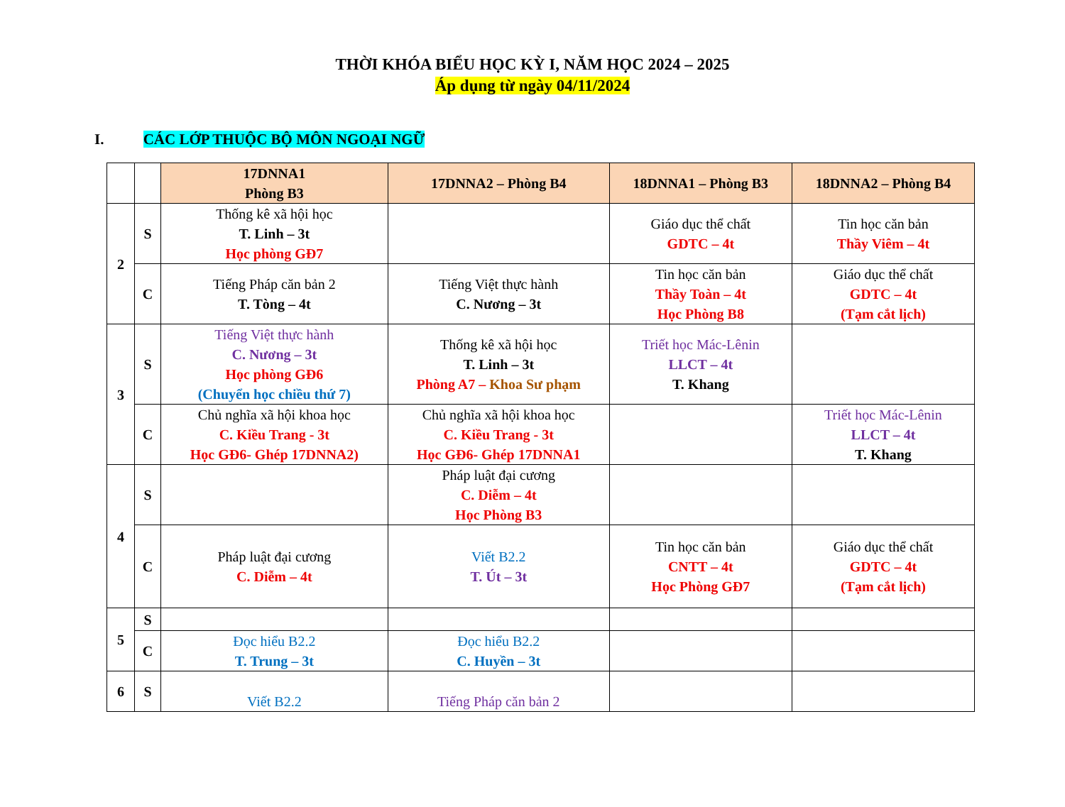THỜI KHÓA BIỂU HỌC KỲ I, NĂM HỌC 2024 – 2025
Áp dụng từ ngày 04/11/2024
I. CÁC LỚP THUỘC BỘ MÔN NGOẠI NGỮ
| | | 17DNNA1 Phòng B3 | 17DNNA2 – Phòng B4 | 18DNNA1 – Phòng B3 | 18DNNA2 – Phòng B4 |
| 2 | S | Thống kê xã hội học T. Linh – 3t Học phòng GĐ7 | | Giáo dục thể chất GDTC – 4t | Tin học căn bản Thầy Viêm – 4t |
| | C | Tiếng Pháp căn bản 2 T. Tòng – 4t | Tiếng Việt thực hành C. Nương – 3t | Tin học căn bản Thầy Toàn – 4t Học Phòng B8 | Giáo dục thể chất GDTC – 4t (Tạm cắt lịch) |
| 3 | S | Tiếng Việt thực hành C. Nương – 3t Học phòng GĐ6 (Chuyển học chiều thứ 7) | Thống kê xã hội học T. Linh – 3t Phòng A7 – Khoa Sư phạm | Triết học Mác-Lênin LLCT – 4t T. Khang | |
| | C | Chủ nghĩa xã hội khoa học C. Kiều Trang - 3t Học GĐ6- Ghép 17DNNA2) | Chủ nghĩa xã hội khoa học C. Kiều Trang - 3t Học GĐ6- Ghép 17DNNA1 | | Triết học Mác-Lênin LLCT – 4t T. Khang |
| 4 | S | | Pháp luật đại cương C. Diễm – 4t Học Phòng B3 | | |
| | C | Pháp luật đại cương C. Diễm – 4t | Viết B2.2 T. Út – 3t | Tin học căn bản CNTT – 4t Học Phòng GĐ7 | Giáo dục thể chất GDTC – 4t (Tạm cắt lịch) |
| 5 | S | | | | |
| | C | Đọc hiểu B2.2 T. Trung – 3t | Đọc hiểu B2.2 C. Huyền – 3t | | |
| 6 | S | Viết B2.2 | Tiếng Pháp căn bản 2 | | |